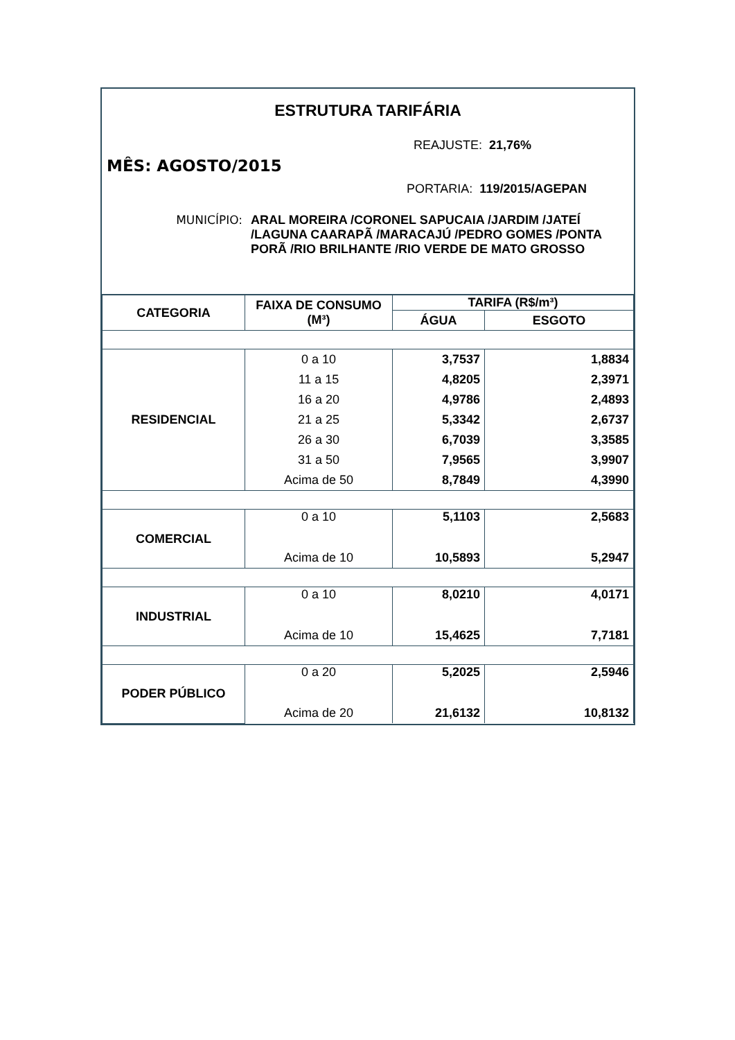ESTRUTURA TARIFÁRIA
REAJUSTE: 21,76%
MÊS: AGOSTO/2015
PORTARIA: 119/2015/AGEPAN
MUNICÍPIO: ARAL MOREIRA /CORONEL SAPUCAIA /JARDIM /JATEÍ /LAGUNA CAARAPÃ /MARACAJÚ /PEDRO GOMES /PONTA PORÃ /RIO BRILHANTE /RIO VERDE DE MATO GROSSO
| CATEGORIA | FAIXA DE CONSUMO (M³) | TARIFA (R$/m³) | |
| --- | --- | --- | --- |
| | | ÁGUA | ESGOTO |
| RESIDENCIAL | 0 a 10 | 3,7537 | 1,8834 |
| | 11 a 15 | 4,8205 | 2,3971 |
| | 16 a 20 | 4,9786 | 2,4893 |
| | 21 a 25 | 5,3342 | 2,6737 |
| | 26 a 30 | 6,7039 | 3,3585 |
| | 31 a 50 | 7,9565 | 3,9907 |
| | Acima de 50 | 8,7849 | 4,3990 |
| COMERCIAL | 0 a 10 | 5,1103 | 2,5683 |
| | Acima de 10 | 10,5893 | 5,2947 |
| INDUSTRIAL | 0 a 10 | 8,0210 | 4,0171 |
| | Acima de 10 | 15,4625 | 7,7181 |
| PODER PÚBLICO | 0 a 20 | 5,2025 | 2,5946 |
| | Acima de 20 | 21,6132 | 10,8132 |